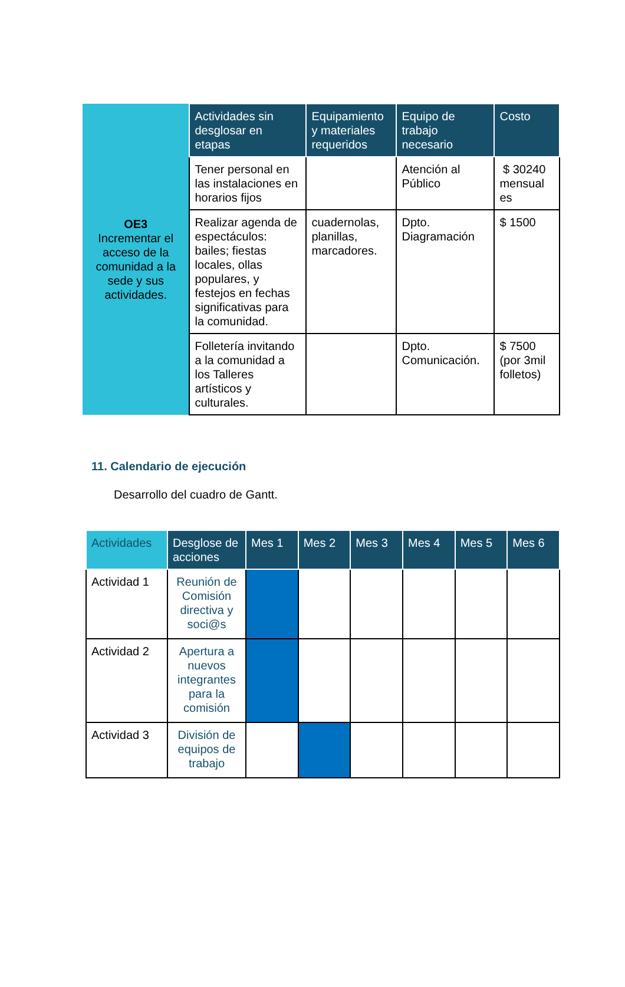| OE3 Incrementar el acceso de la comunidad a la sede y sus actividades. | Actividades sin desglosar en etapas | Equipamiento y materiales requeridos | Equipo de trabajo necesario | Costo |
| | Tener personal en las instalaciones en horarios fijos | | Atención al Público | $ 30240 mensual es |
| | Realizar agenda de espectáculos: bailes; fiestas locales, ollas populares, y festejos en fechas significativas para la comunidad. | cuadernolas, planillas, marcadores. | Dpto. Diagramación | $ 1500 |
| | Folletería invitando a la comunidad a los Talleres artísticos y culturales. | | Dpto. Comunicación. | $ 7500 (por 3mil folletos) |
11. Calendario de ejecución
Desarrollo del cuadro de Gantt.
| Actividades | Desglose de acciones | Mes 1 | Mes 2 | Mes 3 | Mes 4 | Mes 5 | Mes 6 |
| --- | --- | --- | --- | --- | --- | --- | --- |
| Actividad 1 | Reunión de Comisión directiva y soci@s | | | | | | |
| Actividad 2 | Apertura a nuevos integrantes para la comisión | | | | | | |
| Actividad 3 | División de equipos de trabajo | | | | | | |